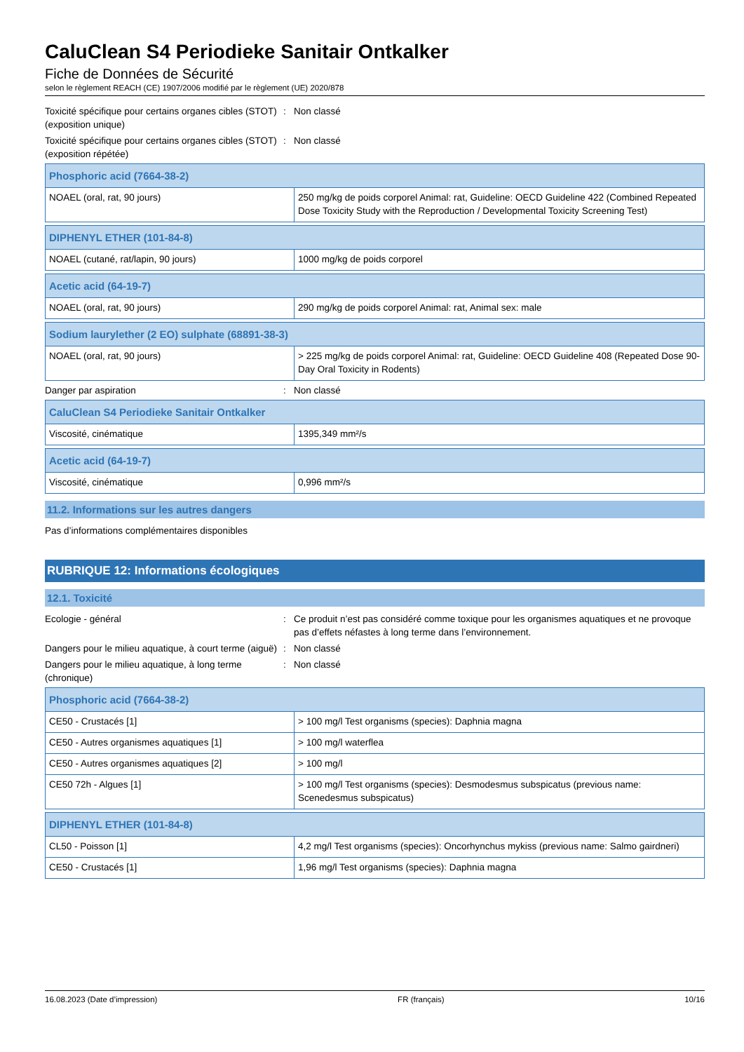CaluClean S4 Periodieke Sanitair Ontkalker
Fiche de Données de Sécurité
selon le règlement REACH (CE) 1907/2006 modifié par le règlement (UE) 2020/878
Toxicité spécifique pour certains organes cibles (STOT) (exposition unique)
: Non classé
Toxicité spécifique pour certains organes cibles (STOT) (exposition répétée)
: Non classé
| Phosphoric acid (7664-38-2) | |
| --- | --- |
| NOAEL (oral, rat, 90 jours) | 250 mg/kg de poids corporel Animal: rat, Guideline: OECD Guideline 422 (Combined Repeated Dose Toxicity Study with the Reproduction / Developmental Toxicity Screening Test) |
| DIPHENYL ETHER (101-84-8) | |
| --- | --- |
| NOAEL (cutané, rat/lapin, 90 jours) | 1000 mg/kg de poids corporel |
| Acetic acid (64-19-7) | |
| --- | --- |
| NOAEL (oral, rat, 90 jours) | 290 mg/kg de poids corporel Animal: rat, Animal sex: male |
| Sodium laurylether (2 EO) sulphate (68891-38-3) | |
| --- | --- |
| NOAEL (oral, rat, 90 jours) | > 225 mg/kg de poids corporel Animal: rat, Guideline: OECD Guideline 408 (Repeated Dose 90-Day Oral Toxicity in Rodents) |
Danger par aspiration : Non classé
| CaluClean S4 Periodieke Sanitair Ontkalker | |
| --- | --- |
| Viscosité, cinématique | 1395,349 mm²/s |
| Acetic acid (64-19-7) | |
| --- | --- |
| Viscosité, cinématique | 0,996 mm²/s |
11.2. Informations sur les autres dangers
Pas d’informations complémentaires disponibles
RUBRIQUE 12: Informations écologiques
12.1. Toxicité
Ecologie - général : Ce produit n’est pas considéré comme toxique pour les organismes aquatiques et ne provoque pas d’effets néfastes à long terme dans l’environnement.
Dangers pour le milieu aquatique, à court terme (aiguë)
: Non classé
Dangers pour le milieu aquatique, à long terme (chronique)
: Non classé
| Phosphoric acid (7664-38-2) | |
| --- | --- |
| CE50 - Crustacés [1] | > 100 mg/l Test organisms (species): Daphnia magna |
| CE50 - Autres organismes aquatiques [1] | > 100 mg/l waterflea |
| CE50 - Autres organismes aquatiques [2] | > 100 mg/l |
| CE50 72h - Algues [1] | > 100 mg/l Test organisms (species): Desmodesmus subspicatus (previous name: Scenedesmus subspicatus) |
| DIPHENYL ETHER (101-84-8) | |
| --- | --- |
| CL50 - Poisson [1] | 4,2 mg/l Test organisms (species): Oncorhynchus mykiss (previous name: Salmo gairdneri) |
| CE50 - Crustacés [1] | 1,96 mg/l Test organisms (species): Daphnia magna |
16.08.2023 (Date d’impression) FR (français) 10/16